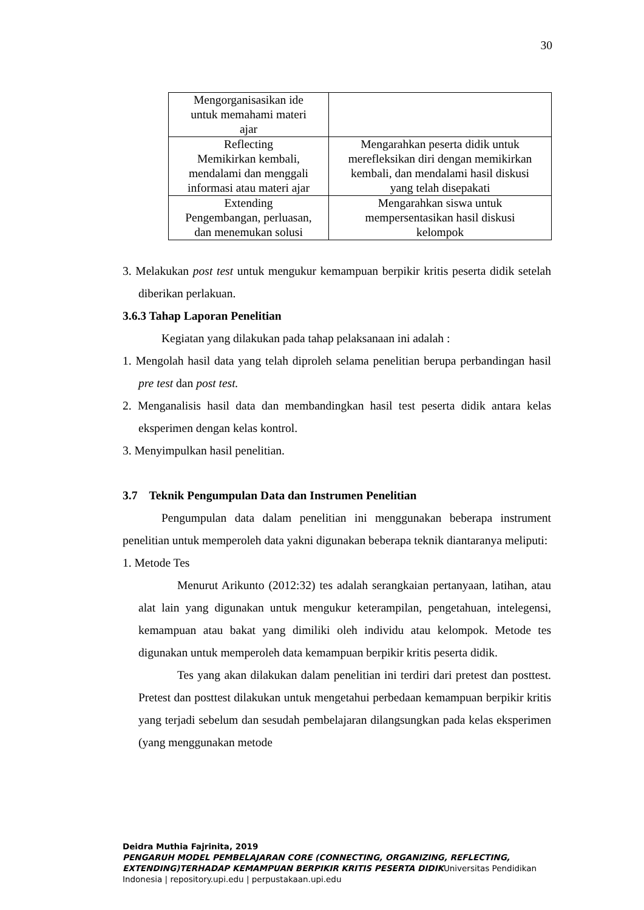30
| Mengorganisasikan ide untuk memahami materi ajar | |
| Reflecting Memikirkan kembali, mendalami dan menggali informasi atau materi ajar | Mengarahkan peserta didik untuk merefleksikan diri dengan memikirkan kembali, dan mendalami hasil diskusi yang telah disepakati |
| Extending Pengembangan, perluasan, dan menemukan solusi | Mengarahkan siswa untuk mempersentasikan hasil diskusi kelompok |
3. Melakukan post test untuk mengukur kemampuan berpikir kritis peserta didik setelah diberikan perlakuan.
3.6.3 Tahap Laporan Penelitian
Kegiatan yang dilakukan pada tahap pelaksanaan ini adalah :
1. Mengolah hasil data yang telah diproleh selama penelitian berupa perbandingan hasil pre test dan post test.
2. Menganalisis hasil data dan membandingkan hasil test peserta didik antara kelas eksperimen dengan kelas kontrol.
3. Menyimpulkan hasil penelitian.
3.7 Teknik Pengumpulan Data dan Instrumen Penelitian
Pengumpulan data dalam penelitian ini menggunakan beberapa instrument penelitian untuk memperoleh data yakni digunakan beberapa teknik diantaranya meliputi:
1. Metode Tes
Menurut Arikunto (2012:32) tes adalah serangkaian pertanyaan, latihan, atau alat lain yang digunakan untuk mengukur keterampilan, pengetahuan, intelegensi, kemampuan atau bakat yang dimiliki oleh individu atau kelompok. Metode tes digunakan untuk memperoleh data kemampuan berpikir kritis peserta didik.
Tes yang akan dilakukan dalam penelitian ini terdiri dari pretest dan posttest. Pretest dan posttest dilakukan untuk mengetahui perbedaan kemampuan berpikir kritis yang terjadi sebelum dan sesudah pembelajaran dilangsungkan pada kelas eksperimen (yang menggunakan metode
Deidra Muthia Fajrinita, 2019
PENGARUH MODEL PEMBELAJARAN CORE (CONNECTING, ORGANIZING, REFLECTING, EXTENDING)TERHADAP KEMAMPUAN BERPIKIR KRITIS PESERTA DIDIKUniversitas Pendidikan Indonesia | repository.upi.edu | perpustakaan.upi.edu